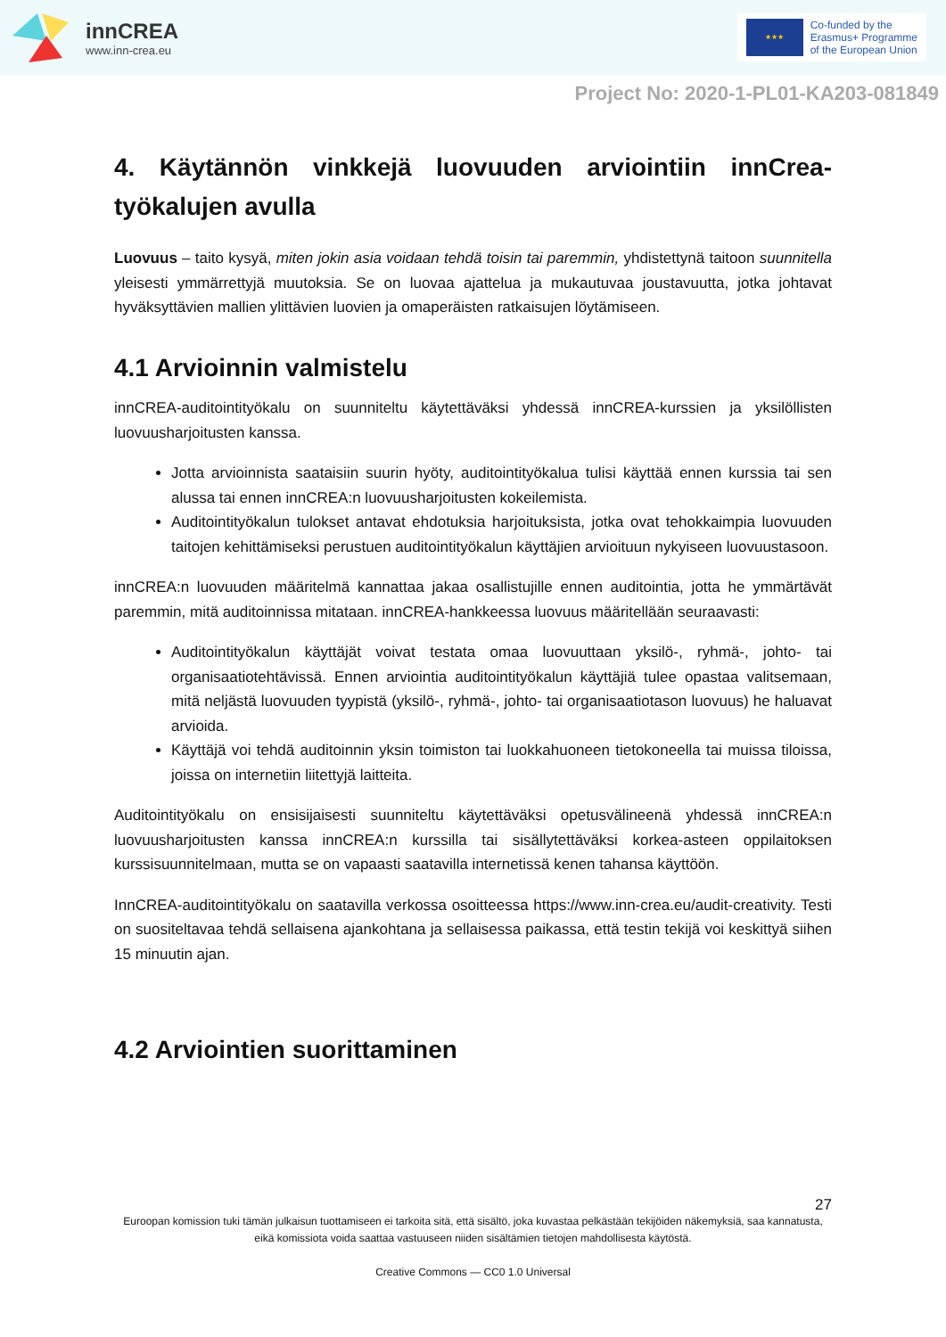innCREA
www.inn-crea.eu
★★★
Co-funded by the
Erasmus+ Programme
of the European Union
Project No: 2020-1-PL01-KA203-081849
4. Käytännön vinkkejä luovuuden arviointiin innCrea-työkalujen avulla
Luovuus – taito kysyä, miten jokin asia voidaan tehdä toisin tai paremmin, yhdistettynä taitoon suunnitella yleisesti ymmärrettyjä muutoksia. Se on luovaa ajattelua ja mukautuvaa joustavuutta, jotka johtavat hyväksyttävien mallien ylittävien luovien ja omaperäisten ratkaisujen löytämiseen.
4.1 Arvioinnin valmistelu
innCREA-auditointityökalu on suunniteltu käytettäväksi yhdessä innCREA-kurssien ja yksilöllisten luovuusharjoitusten kanssa.
Jotta arvioinnista saataisiin suurin hyöty, auditointityökalua tulisi käyttää ennen kurssia tai sen alussa tai ennen innCREA:n luovuusharjoitusten kokeilemista.
Auditointityökalun tulokset antavat ehdotuksia harjoituksista, jotka ovat tehokkaimpia luovuuden taitojen kehittämiseksi perustuen auditointityökalun käyttäjien arvioituun nykyiseen luovuustasoon.
innCREA:n luovuuden määritelmä kannattaa jakaa osallistujille ennen auditointia, jotta he ymmärtävät paremmin, mitä auditoinnissa mitataan. innCREA-hankkeessa luovuus määritellään seuraavasti:
Auditointityökalun käyttäjät voivat testata omaa luovuuttaan yksilö-, ryhmä-, johto- tai organisaatiotehtävissä. Ennen arviointia auditointityökalun käyttäjiä tulee opastaa valitsemaan, mitä neljästä luovuuden tyypistä (yksilö-, ryhmä-, johto- tai organisaatiotason luovuus) he haluavat arvioida.
Käyttäjä voi tehdä auditoinnin yksin toimiston tai luokkahuoneen tietokoneella tai muissa tiloissa, joissa on internetiin liitettyjä laitteita.
Auditointityökalu on ensisijaisesti suunniteltu käytettäväksi opetusvälineenä yhdessä innCREA:n luovuusharjoitusten kanssa innCREA:n kurssilla tai sisällytettäväksi korkea-asteen oppilaitoksen kurssisuunnitelmaan, mutta se on vapaasti saatavilla internetissä kenen tahansa käyttöön.
InnCREA-auditointityökalu on saatavilla verkossa osoitteessa https://www.inn-crea.eu/audit-creativity. Testi on suositeltavaa tehdä sellaisena ajankohtana ja sellaisessa paikassa, että testin tekijä voi keskittyä siihen 15 minuutin ajan.
4.2 Arviointien suorittaminen
27
Euroopan komission tuki tämän julkaisun tuottamiseen ei tarkoita sitä, että sisältö, joka kuvastaa pelkästään tekijöiden näkemyksiä, saa kannatusta, eikä komissiota voida saattaa vastuuseen niiden sisältämien tietojen mahdollisesta käytöstä.
Creative Commons — CC0 1.0 Universal